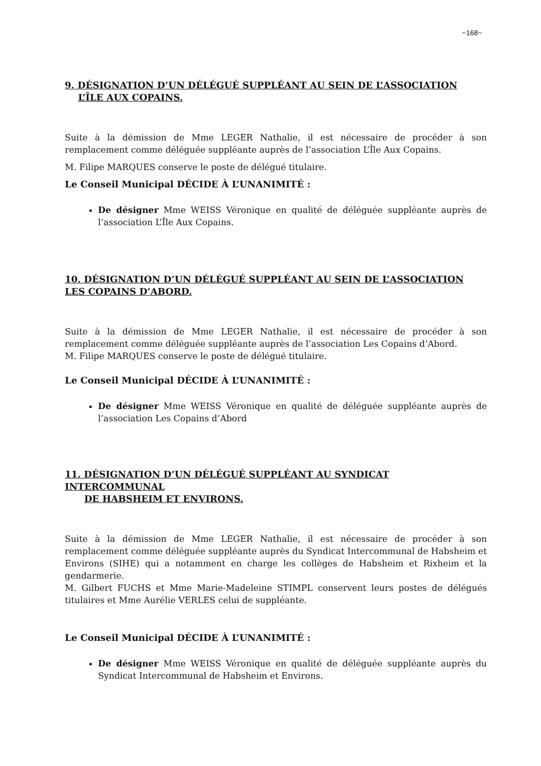~168~
9. DÉSIGNATION D’UN DÉLÉGUÉ SUPPLÉANT AU SEIN DE L’ASSOCIATION
L’ÎLE AUX COPAINS.
Suite à la démission de Mme LEGER Nathalie, il est nécessaire de procéder à son remplacement comme déléguée suppléante auprès de l’association L’Île Aux Copains.
M. Filipe MARQUES conserve le poste de délégué titulaire.
Le Conseil Municipal DÉCIDE À L’UNANIMITÉ :
De désigner Mme WEISS Véronique en qualité de déléguée suppléante auprès de l’association L’Île Aux Copains.
10. DÉSIGNATION D’UN DÉLÉGUÉ SUPPLÉANT AU SEIN DE L’ASSOCIATION LES COPAINS D’ABORD.
Suite à la démission de Mme LEGER Nathalie, il est nécessaire de procéder à son remplacement comme déléguée suppléante auprès de l’association Les Copains d’Abord.
M. Filipe MARQUES conserve le poste de délégué titulaire.
Le Conseil Municipal DÉCIDE À L’UNANIMITÉ :
De désigner Mme WEISS Véronique en qualité de déléguée suppléante auprès de l’association Les Copains d’Abord
11. DÉSIGNATION D’UN DÉLÉGUÉ SUPPLÉANT AU SYNDICAT INTERCOMMUNAL
DE HABSHEIM ET ENVIRONS.
Suite à la démission de Mme LEGER Nathalie, il est nécessaire de procéder à son remplacement comme déléguée suppléante auprès du Syndicat Intercommunal de Habsheim et Environs (SIHE) qui a notamment en charge les collèges de Habsheim et Rixheim et la gendarmerie.
M. Gilbert FUCHS et Mme Marie-Madeleine STIMPL conservent leurs postes de délégués titulaires et Mme Aurélie VERLES celui de suppléante.
Le Conseil Municipal DÉCIDE À L’UNANIMITÉ :
De désigner Mme WEISS Véronique en qualité de déléguée suppléante auprès du Syndicat Intercommunal de Habsheim et Environs.